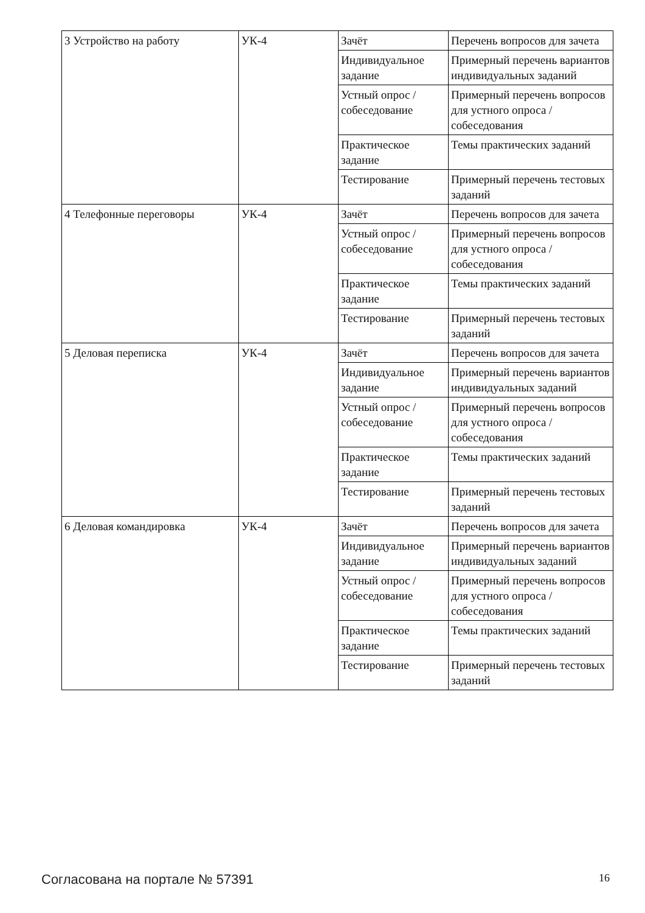| 3 Устройство на работу | УК-4 | Зачёт | Перечень вопросов для зачета |
| | | Индивидуальное задание | Примерный перечень вариантов индивидуальных заданий |
| | | Устный опрос / собеседование | Примерный перечень вопросов для устного опроса / собеседования |
| | | Практическое задание | Темы практических заданий |
| | | Тестирование | Примерный перечень тестовых заданий |
| 4 Телефонные переговоры | УК-4 | Зачёт | Перечень вопросов для зачета |
| | | Устный опрос / собеседование | Примерный перечень вопросов для устного опроса / собеседования |
| | | Практическое задание | Темы практических заданий |
| | | Тестирование | Примерный перечень тестовых заданий |
| 5 Деловая переписка | УК-4 | Зачёт | Перечень вопросов для зачета |
| | | Индивидуальное задание | Примерный перечень вариантов индивидуальных заданий |
| | | Устный опрос / собеседование | Примерный перечень вопросов для устного опроса / собеседования |
| | | Практическое задание | Темы практических заданий |
| | | Тестирование | Примерный перечень тестовых заданий |
| 6 Деловая командировка | УК-4 | Зачёт | Перечень вопросов для зачета |
| | | Индивидуальное задание | Примерный перечень вариантов индивидуальных заданий |
| | | Устный опрос / собеседование | Примерный перечень вопросов для устного опроса / собеседования |
| | | Практическое задание | Темы практических заданий |
| | | Тестирование | Примерный перечень тестовых заданий |
Согласована на портале № 57391 16